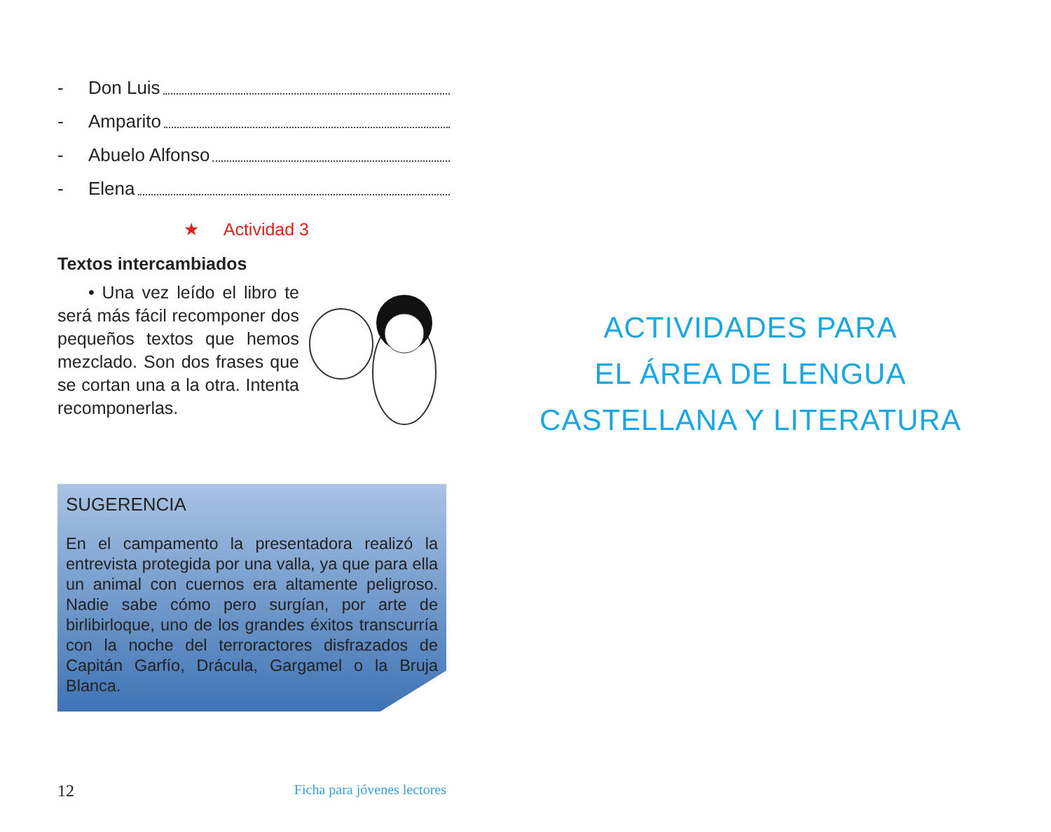- Don Luis
- Amparito
- Abuelo Alfonso
- Elena
★ Actividad 3
Textos intercambiados
• Una vez leído el libro te será más fácil recomponer dos pequeños textos que hemos mezclado. Son dos frases que se cortan una a la otra. Intenta recomponerlas.
SUGERENCIA
En el campamento la presentadora realizó la entrevista protegida por una valla, ya que para ella un animal con cuernos era altamente peligroso. Nadie sabe cómo pero surgían, por arte de birlibirloque, uno de los grandes éxitos transcurría con la noche del terroractores disfrazados de Capitán Garfío, Drácula, Gargamel o la Bruja Blanca.
12 Ficha para jóvenes lectores
ACTIVIDADES PARA
EL ÁREA DE LENGUA
CASTELLANA Y LITERATURA